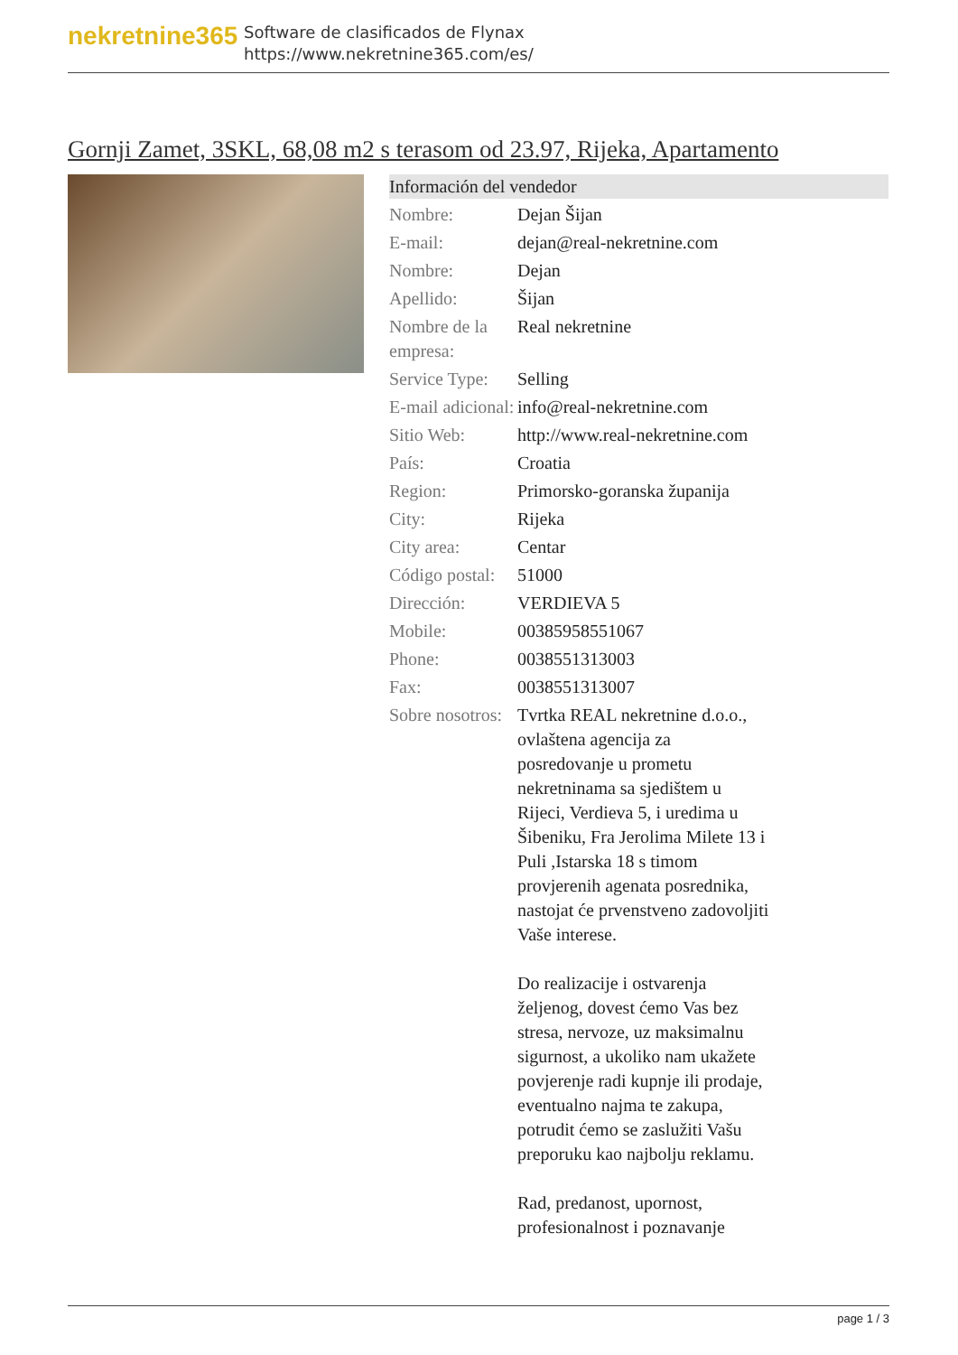nekretnine365
Software de clasificados de Flynax
https://www.nekretnine365.com/es/
Gornji Zamet, 3SKL, 68,08 m2 s terasom od 23.97, Rijeka, Apartamento
Información del vendedor
| Nombre: | Dejan Šijan |
| E-mail: | dejan@real-nekretnine.com |
| Nombre: | Dejan |
| Apellido: | Šijan |
| Nombre de la empresa: | Real nekretnine |
| Service Type: | Selling |
| E-mail adicional: | info@real-nekretnine.com |
| Sitio Web: | http://www.real-nekretnine.com |
| País: | Croatia |
| Region: | Primorsko-goranska županija |
| City: | Rijeka |
| City area: | Centar |
| Código postal: | 51000 |
| Dirección: | VERDIEVA 5 |
| Mobile: | 00385958551067 |
| Phone: | 0038551313003 |
| Fax: | 0038551313007 |
| Sobre nosotros: | Tvrtka REAL nekretnine d.o.o., ovlaštena agencija za posredovanje u prometu nekretninama sa sjedištem u Rijeci, Verdieva 5, i uredima u Šibeniku, Fra Jerolima Milete 13 i Puli ,Istarska 18 s timom provjerenih agenata posrednika, nastojat će prvenstveno zadovoljiti Vaše interese. Do realizacije i ostvarenja željenog, dovest ćemo Vas bez stresa, nervoze, uz maksimalnu sigurnost, a ukoliko nam ukažete povjerenje radi kupnje ili prodaje, eventualno najma te zakupa, potrudit ćemo se zaslužiti Vašu preporuku kao najbolju reklamu. Rad, predanost, upornost, profesionalnost i poznavanje |
page 1 / 3